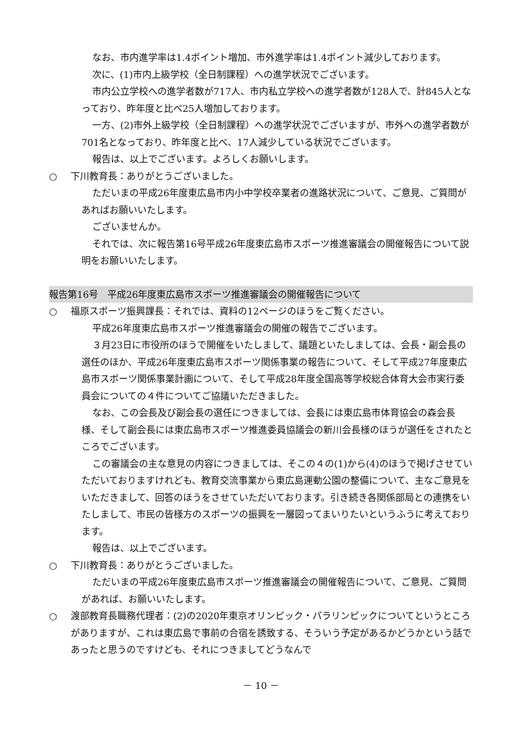なお、市内進学率は1.4ポイント増加、市外進学率は1.4ポイント減少しております。
次に、(1)市内上級学校（全日制課程）への進学状況でございます。
市内公立学校への進学者数が717人、市内私立学校への進学者数が128人で、計845人となっており、昨年度と比べ25人増加しております。
一方、(2)市外上級学校（全日制課程）への進学状況でございますが、市外への進学者数が701名となっており、昨年度と比べ、17人減少している状況でございます。
報告は、以上でございます。よろしくお願いします。
○ 下川教育長：ありがとうございました。
ただいまの平成26年度東広島市内小中学校卒業者の進路状況について、ご意見、ご質問があればお願いいたします。
ございませんか。
それでは、次に報告第16号平成26年度東広島市スポーツ推進審議会の開催報告について説明をお願いいたします。
報告第16号　平成26年度東広島市スポーツ推進審議会の開催報告について
○ 福原スポーツ振興課長：それでは、資料の12ページのほうをご覧ください。
平成26年度東広島市スポーツ推進審議会の開催の報告でございます。
３月23日に市役所のほうで開催をいたしまして、議題といたしましては、会長・副会長の選任のほか、平成26年度東広島市スポーツ関係事業の報告について、そして平成27年度東広島市スポーツ関係事業計画について、そして平成28年度全国高等学校総合体育大会市実行委員会についての４件についてご協議いただきました。
なお、この会長及び副会長の選任につきましては、会長には東広島市体育協会の森会長様、そして副会長には東広島市スポーツ推進委員協議会の新川会長様のほうが選任をされたところでございます。
この審議会の主な意見の内容につきましては、そこの４の(1)から(4)のほうで掲げさせていただいておりますけれども、教育交流事業から東広島運動公園の整備について、主なご意見をいただきまして、回答のほうをさせていただいております。引き続き各関係部局との連携をいたしまして、市民の皆様方のスポーツの振興を一層図ってまいりたいというふうに考えております。
報告は、以上でございます。
○ 下川教育長：ありがとうございました。
ただいまの平成26年度東広島市スポーツ推進審議会の開催報告について、ご意見、ご質問があれば、お願いいたします。
○ 渡部教育長職務代理者：(2)の2020年東京オリンピック・パラリンピックについてというところがありますが、これは東広島で事前の合宿を誘致する、そういう予定があるかどうかという話であったと思うのですけども、それにつきましてどうなんで
－ 10 －